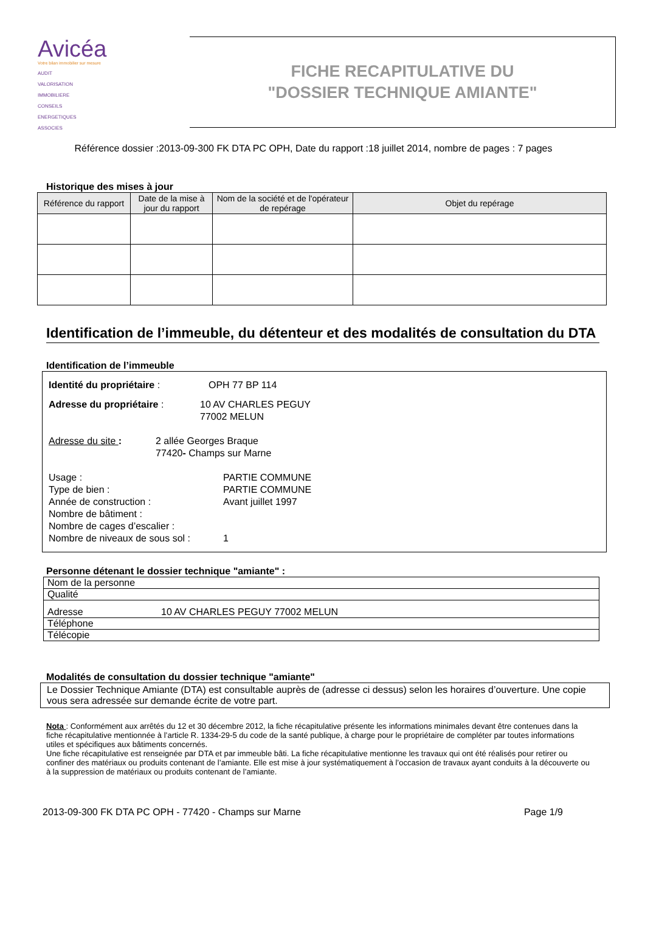Avicéa
Votre bilan immobilier sur mesure
AUDIT
VALORISATION
IMMOBILIERE
CONSEILS
ENERGETIQUES
ASSOCIES
FICHE RECAPITULATIVE DU
"DOSSIER TECHNIQUE AMIANTE"
Référence dossier :2013-09-300 FK DTA PC OPH, Date du rapport :18 juillet 2014, nombre de pages : 7 pages
Historique des mises à jour
| Référence du rapport | Date de la mise à jour du rapport | Nom de la société et de l'opérateur de repérage | Objet du repérage |
| --- | --- | --- | --- |
Identification de l’immeuble, du détenteur et des modalités de consultation du DTA
Identification de l’immeuble
Identité du propriétaire : OPH 77 BP 114
Adresse du propriétaire : 10 AV CHARLES PEGUY
77002 MELUN
Adresse du site : 2 allée Georges Braque
77420- Champs sur Marne
Usage :
Type de bien :
Année de construction :
Nombre de bâtiment :
Nombre de cages d’escalier :
Nombre de niveaux de sous sol : PARTIE COMMUNE
PARTIE COMMUNE
Avant juillet 1997
1
Personne détenant le dossier technique "amiante" :
| Nom de la personne | |
| Qualité | |
| Adresse | 10 AV CHARLES PEGUY 77002 MELUN |
| Téléphone | |
| Télécopie | |
Modalités de consultation du dossier technique "amiante"
Le Dossier Technique Amiante (DTA) est consultable auprès de (adresse ci dessus) selon les horaires d’ouverture. Une copie vous sera adressée sur demande écrite de votre part.
Nota : Conformément aux arrêtés du 12 et 30 décembre 2012, la fiche récapitulative présente les informations minimales devant être contenues dans la fiche récapitulative mentionnée à l’article R. 1334-29-5 du code de la santé publique, à charge pour le propriétaire de compléter par toutes informations utiles et spécifiques aux bâtiments concernés.
Une fiche récapitulative est renseignée par DTA et par immeuble bâti. La fiche récapitulative mentionne les travaux qui ont été réalisés pour retirer ou confiner des matériaux ou produits contenant de l’amiante. Elle est mise à jour systématiquement à l’occasion de travaux ayant conduits à la découverte ou à la suppression de matériaux ou produits contenant de l’amiante.
2013-09-300 FK DTA PC OPH - 77420 - Champs sur Marne Page 1/9